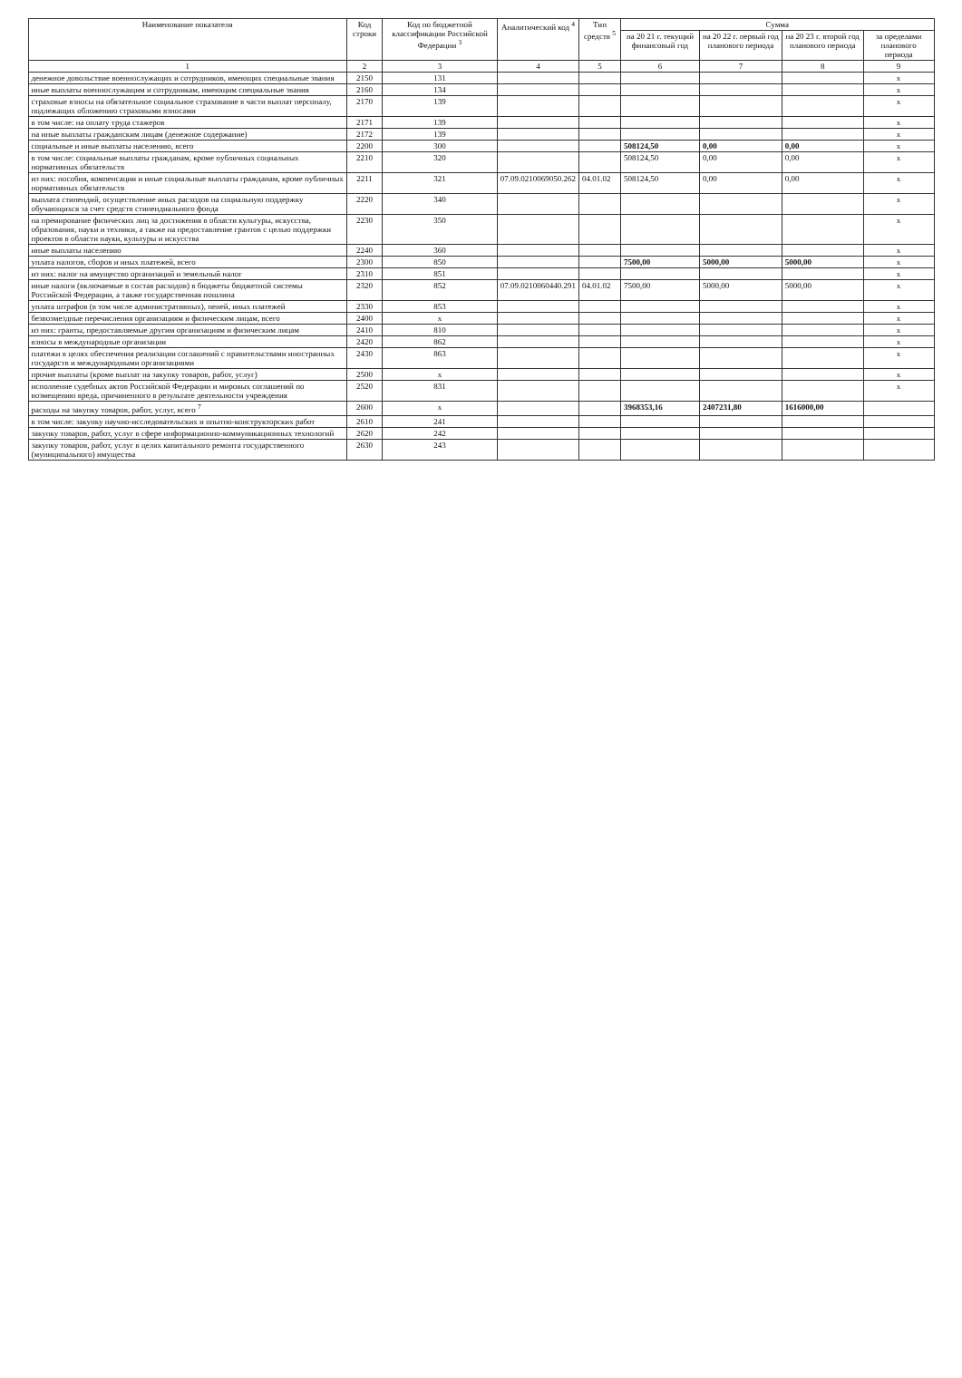| Наименование показателя | Код строки | Код по бюджетной классификации Российской Федерации <sup>3</sup> | Аналитический код <sup>4</sup> | Тип средств <sup>5</sup> | Сумма | | | |
| --- | --- | --- | --- | --- | --- | --- | --- | --- |
| | | | | | на 20 21 г. текущий финансовый год | на 20 22 г. первый год планового периода | на 20 23 г. второй год планового периода | за пределами планового периода |
| 1 | 2 | 3 | 4 | 5 | 6 | 7 | 8 | 9 |
| денежное довольствие военнослужащих и сотрудников, имеющих специальные звания | 2150 | 131 | | | | | | x |
| иные выплаты военнослужащим и сотрудникам, имеющим специальные звания | 2160 | 134 | | | | | | x |
| страховые взносы на обязательное социальное страхование в части выплат персоналу, подлежащих обложению страховыми взносами | 2170 | 139 | | | | | | x |
| в том числе: на оплату труда стажеров | 2171 | 139 | | | | | | x |
| на иные выплаты гражданским лицам (денежное содержание) | 2172 | 139 | | | | | | x |
| социальные и иные выплаты населению, всего | 2200 | 300 | | | 508124,50 | 0,00 | 0,00 | x |
| в том числе: социальные выплаты гражданам, кроме публичных социальных нормативных обязательств | 2210 | 320 | | | 508124,50 | 0,00 | 0,00 | x |
| из них: пособия, компенсации и иные социальные выплаты гражданам, кроме публичных нормативных обязательств | 2211 | 321 | 07.09.0210069050.262 | 04.01.02 | 508124,50 | 0,00 | 0,00 | x |
| выплата стипендий, осуществление иных расходов на социальную поддержку обучающихся за счет средств стипендиального фонда | 2220 | 340 | | | | | | x |
| на премирование физических лиц за достижения в области культуры, искусства, образования, науки и техники, а также на предоставление грантов с целью поддержки проектов в области науки, культуры и искусства | 2230 | 350 | | | | | | x |
| иные выплаты населению | 2240 | 360 | | | | | | x |
| уплата налогов, сборов и иных платежей, всего | 2300 | 850 | | | 7500,00 | 5000,00 | 5000,00 | x |
| из них: налог на имущество организаций и земельный налог | 2310 | 851 | | | | | | x |
| иные налоги (включаемые в состав расходов) в бюджеты бюджетной системы Российской Федерации, а также государственная пошлина | 2320 | 852 | 07.09.0210060440.291 | 04.01.02 | 7500,00 | 5000,00 | 5000,00 | x |
| уплата штрафов (в том числе административных), пеней, иных платежей | 2330 | 853 | | | | | | x |
| безвозмездные перечисления организациям и физическим лицам, всего | 2400 | x | | | | | | x |
| из них: гранты, предоставляемые другим организациям и физическим лицам | 2410 | 810 | | | | | | x |
| взносы в международные организации | 2420 | 862 | | | | | | x |
| платежи в целях обеспечения реализации соглашений с правительствами иностранных государств и международными организациями | 2430 | 863 | | | | | | x |
| прочие выплаты (кроме выплат на закупку товаров, работ, услуг) | 2500 | x | | | | | | x |
| исполнение судебных актов Российской Федерации и мировых соглашений по возмещению вреда, причиненного в результате деятельности учреждения | 2520 | 831 | | | | | | x |
| расходы на закупку товаров, работ, услуг, всего <sup>7</sup> | 2600 | x | | | 3968353,16 | 2407231,80 | 1616000,00 | |
| в том числе: закупку научно-исследовательских и опытно-конструкторских работ | 2610 | 241 | | | | | | |
| закупку товаров, работ, услуг в сфере информационно-коммуникационных технологий | 2620 | 242 | | | | | | |
| закупку товаров, работ, услуг в целях капитального ремонта государственного (муниципального) имущества | 2630 | 243 | | | | | | |